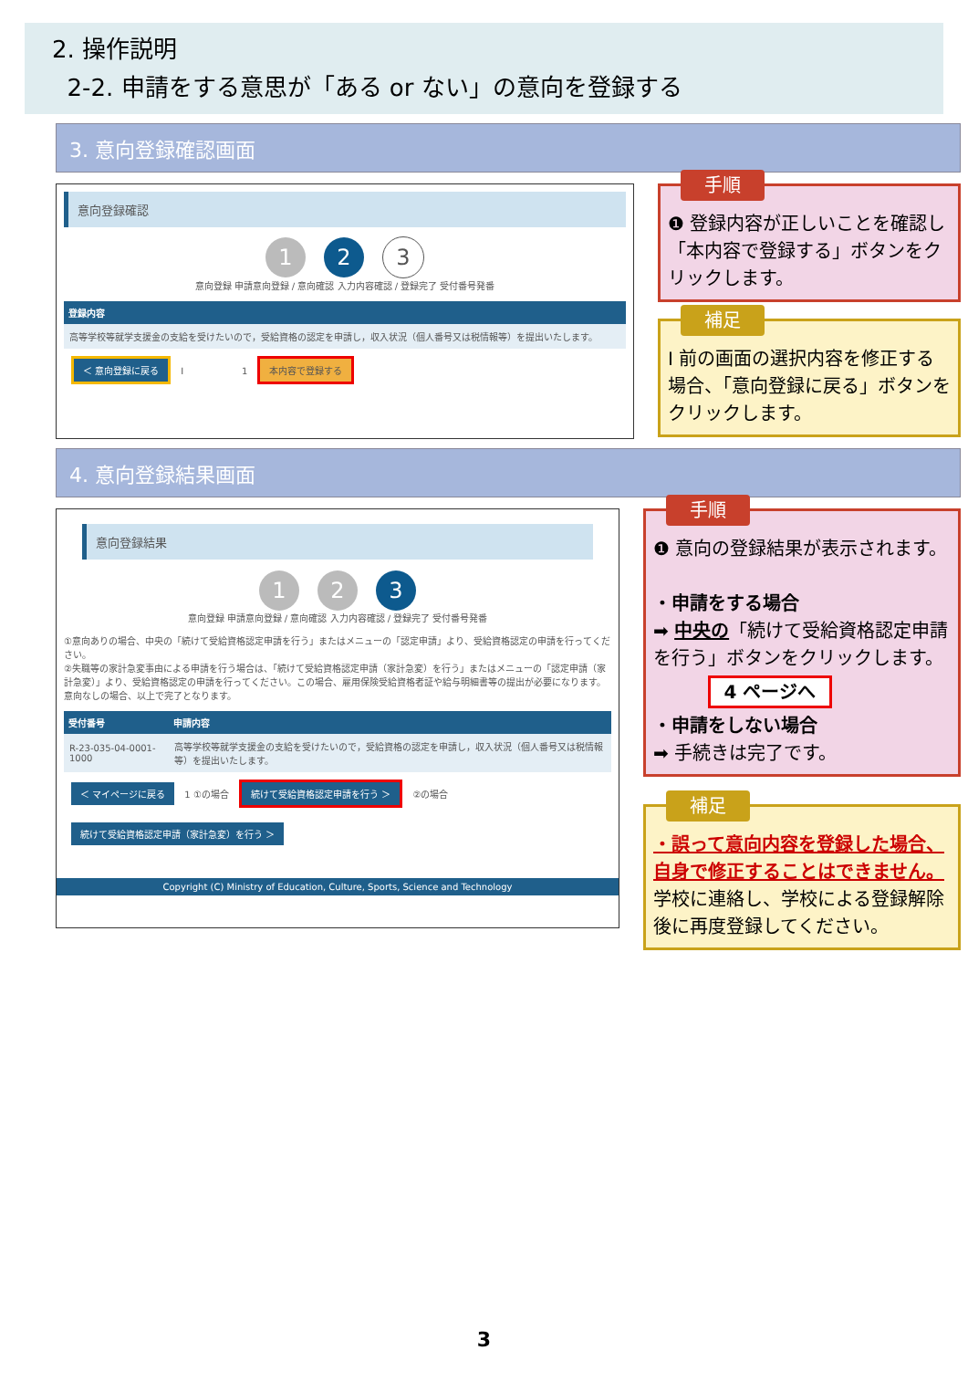2. 操作説明
2-2. 申請をする意思が「ある or ない」の意向を登録する
3. 意向登録確認画面
意向登録確認
1 2 3
意向登録 申請意向登録 / 意向確認 入力内容確認 / 登録完了 受付番号発番
| 登録内容 |
| --- |
| 高等学校等就学支援金の支給を受けたいので，受給資格の認定を申請し，収入状況（個人番号又は税情報等）を提出いたします。 |
＜ 意向登録に戻る I 1 本内容で登録する
手順
❶ 登録内容が正しいことを確認し「本内容で登録する」ボタンをクリックします。
補足
Ⅰ 前の画面の選択内容を修正する場合、「意向登録に戻る」ボタンをクリックします。
4. 意向登録結果画面
意向登録結果
1 2 3
意向登録 申請意向登録 / 意向確認 入力内容確認 / 登録完了 受付番号発番
①意向ありの場合、中央の「続けて受給資格認定申請を行う」またはメニューの「認定申請」より、受給資格認定の申請を行ってください。
②失職等の家計急変事由による申請を行う場合は、「続けて受給資格認定申請（家計急変）を行う」またはメニューの「認定申請（家計急変）」より、受給資格認定の申請を行ってください。この場合、雇用保険受給資格者証や給与明細書等の提出が必要になります。
意向なしの場合、以上で完了となります。
| 受付番号 | 申請内容 |
| --- | --- |
| R-23-035-04-0001-1000 | 高等学校等就学支援金の支給を受けたいので，受給資格の認定を申請し，収入状況（個人番号又は税情報等）を提出いたします。 |
＜ マイページに戻る 1 ①の場合 続けて受給資格認定申請を行う ＞ ②の場合 続けて受給資格認定申請（家計急変）を行う ＞
Copyright (C) Ministry of Education, Culture, Sports, Science and Technology
手順
❶ 意向の登録結果が表示されます。
・申請をする場合
➡ 中央の「続けて受給資格認定申請を行う」ボタンをクリックします。
4 ページへ
・申請をしない場合
➡ 手続きは完了です。
補足
・誤って意向内容を登録した場合、自身で修正することはできません。
学校に連絡し、学校による登録解除後に再度登録してください。
3